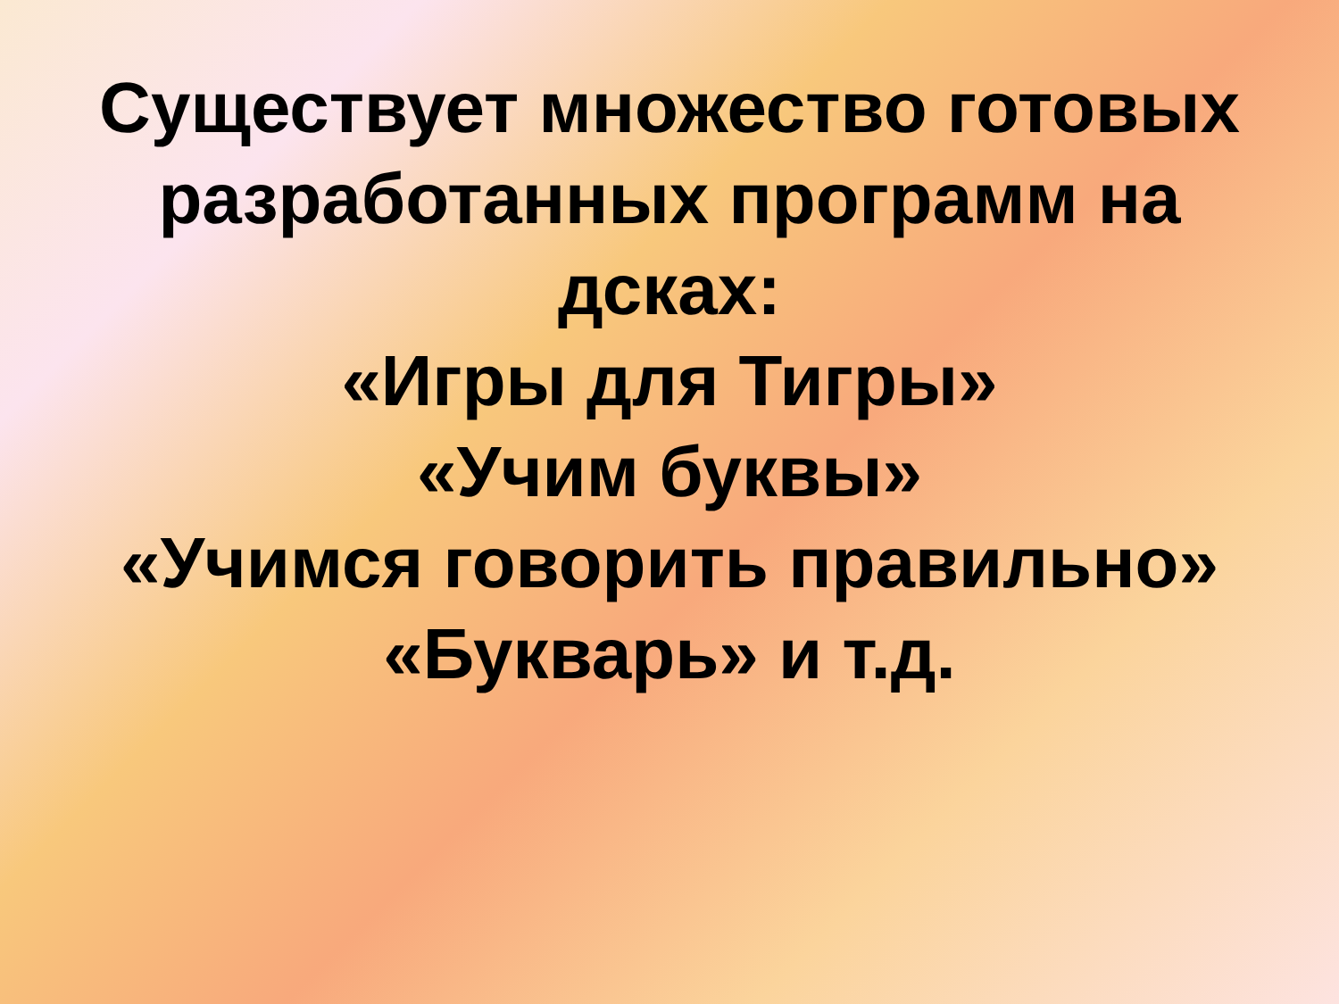Существует множество готовых
разработанных программ на
дсках:
«Игры для Тигры»
«Учим буквы»
«Учимся говорить правильно»
«Букварь» и т.д.